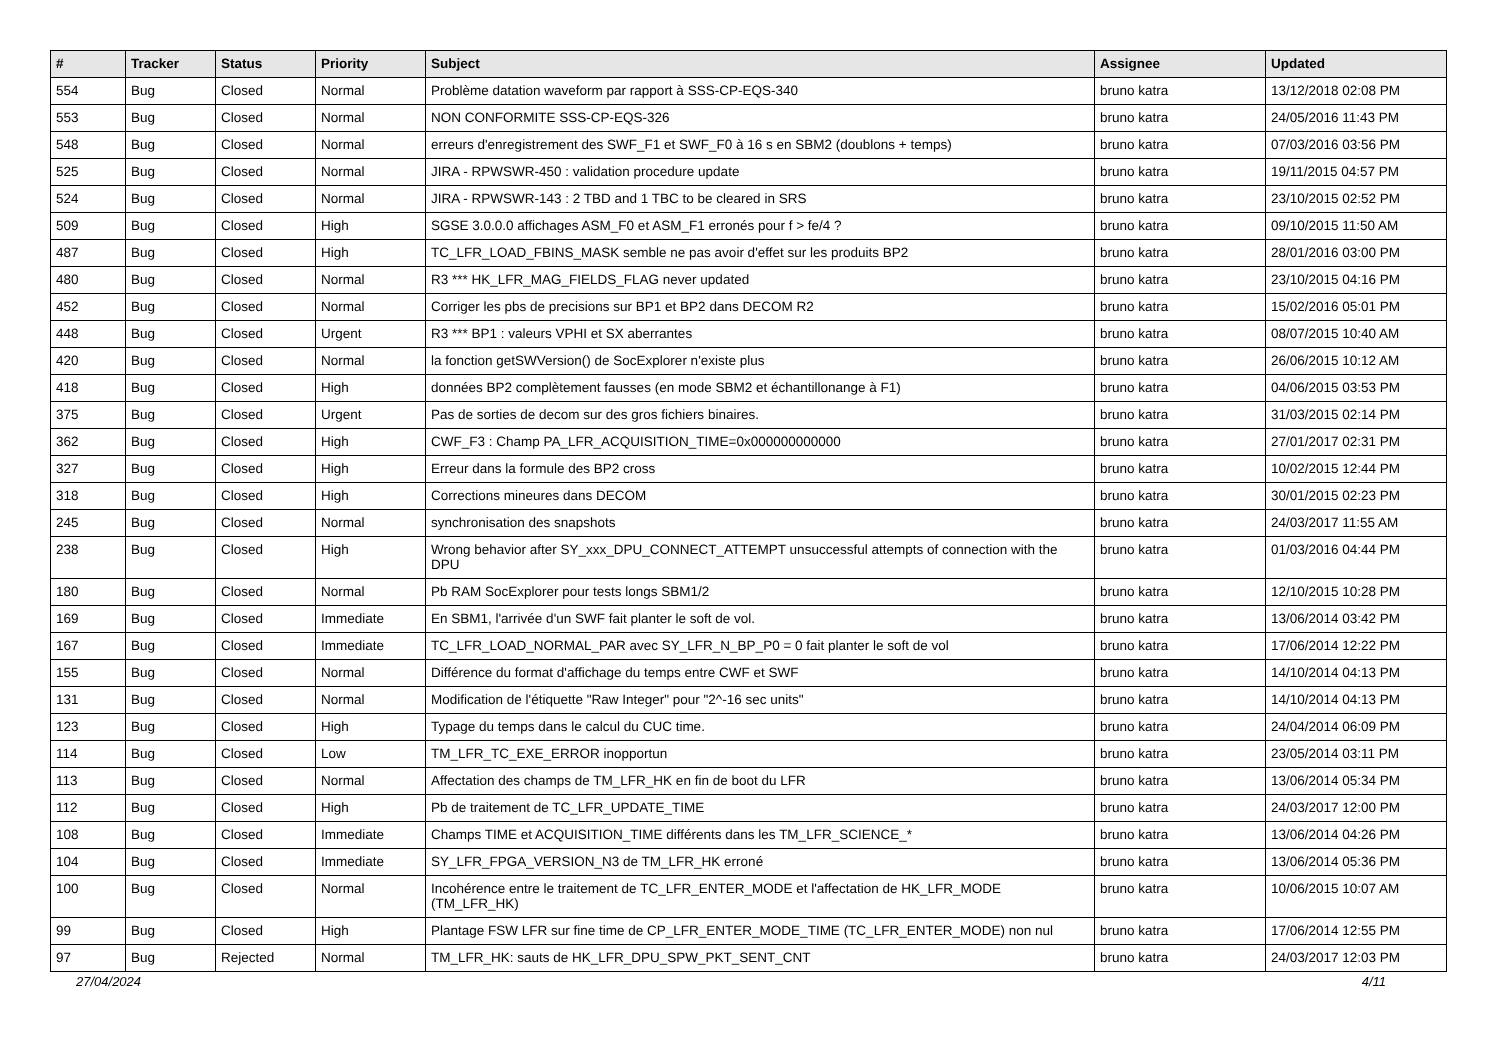| # | Tracker | Status | Priority | Subject | Assignee | Updated |
| --- | --- | --- | --- | --- | --- | --- |
| 554 | Bug | Closed | Normal | Problème datation waveform par rapport à SSS-CP-EQS-340 | bruno katra | 13/12/2018 02:08 PM |
| 553 | Bug | Closed | Normal | NON CONFORMITE SSS-CP-EQS-326 | bruno katra | 24/05/2016 11:43 PM |
| 548 | Bug | Closed | Normal | erreurs d'enregistrement des SWF_F1 et SWF_F0 à 16 s en SBM2 (doublons + temps) | bruno katra | 07/03/2016 03:56 PM |
| 525 | Bug | Closed | Normal | JIRA - RPWSWR-450 : validation procedure update | bruno katra | 19/11/2015 04:57 PM |
| 524 | Bug | Closed | Normal | JIRA - RPWSWR-143 : 2 TBD and 1 TBC to be cleared in SRS | bruno katra | 23/10/2015 02:52 PM |
| 509 | Bug | Closed | High | SGSE 3.0.0.0 affichages ASM_F0 et ASM_F1 erronés pour f > fe/4 ? | bruno katra | 09/10/2015 11:50 AM |
| 487 | Bug | Closed | High | TC_LFR_LOAD_FBINS_MASK semble ne pas avoir d'effet sur les produits BP2 | bruno katra | 28/01/2016 03:00 PM |
| 480 | Bug | Closed | Normal | R3 *** HK_LFR_MAG_FIELDS_FLAG never updated | bruno katra | 23/10/2015 04:16 PM |
| 452 | Bug | Closed | Normal | Corriger les pbs de precisions sur BP1 et BP2 dans DECOM R2 | bruno katra | 15/02/2016 05:01 PM |
| 448 | Bug | Closed | Urgent | R3 *** BP1 : valeurs VPHI et SX aberrantes | bruno katra | 08/07/2015 10:40 AM |
| 420 | Bug | Closed | Normal | la fonction getSWVersion() de SocExplorer n'existe plus | bruno katra | 26/06/2015 10:12 AM |
| 418 | Bug | Closed | High | données BP2 complètement fausses (en mode SBM2 et échantillonange à F1) | bruno katra | 04/06/2015 03:53 PM |
| 375 | Bug | Closed | Urgent | Pas de sorties de decom sur des gros fichiers binaires. | bruno katra | 31/03/2015 02:14 PM |
| 362 | Bug | Closed | High | CWF_F3 : Champ PA_LFR_ACQUISITION_TIME=0x000000000000 | bruno katra | 27/01/2017 02:31 PM |
| 327 | Bug | Closed | High | Erreur dans la formule des BP2 cross | bruno katra | 10/02/2015 12:44 PM |
| 318 | Bug | Closed | High | Corrections mineures dans DECOM | bruno katra | 30/01/2015 02:23 PM |
| 245 | Bug | Closed | Normal | synchronisation des snapshots | bruno katra | 24/03/2017 11:55 AM |
| 238 | Bug | Closed | High | Wrong behavior after SY_xxx_DPU_CONNECT_ATTEMPT unsuccessful attempts of connection with the DPU | bruno katra | 01/03/2016 04:44 PM |
| 180 | Bug | Closed | Normal | Pb RAM SocExplorer pour tests longs SBM1/2 | bruno katra | 12/10/2015 10:28 PM |
| 169 | Bug | Closed | Immediate | En SBM1, l'arrivée d'un SWF fait planter le soft de vol. | bruno katra | 13/06/2014 03:42 PM |
| 167 | Bug | Closed | Immediate | TC_LFR_LOAD_NORMAL_PAR avec SY_LFR_N_BP_P0 = 0 fait planter le soft de vol | bruno katra | 17/06/2014 12:22 PM |
| 155 | Bug | Closed | Normal | Différence du format d'affichage du temps entre CWF et SWF | bruno katra | 14/10/2014 04:13 PM |
| 131 | Bug | Closed | Normal | Modification de l'étiquette "Raw Integer" pour "2^-16 sec units" | bruno katra | 14/10/2014 04:13 PM |
| 123 | Bug | Closed | High | Typage du temps dans le calcul du CUC time. | bruno katra | 24/04/2014 06:09 PM |
| 114 | Bug | Closed | Low | TM_LFR_TC_EXE_ERROR inopportun | bruno katra | 23/05/2014 03:11 PM |
| 113 | Bug | Closed | Normal | Affectation des champs de TM_LFR_HK en fin de boot du LFR | bruno katra | 13/06/2014 05:34 PM |
| 112 | Bug | Closed | High | Pb de traitement de TC_LFR_UPDATE_TIME | bruno katra | 24/03/2017 12:00 PM |
| 108 | Bug | Closed | Immediate | Champs TIME et ACQUISITION_TIME différents dans les TM_LFR_SCIENCE_* | bruno katra | 13/06/2014 04:26 PM |
| 104 | Bug | Closed | Immediate | SY_LFR_FPGA_VERSION_N3 de TM_LFR_HK erroné | bruno katra | 13/06/2014 05:36 PM |
| 100 | Bug | Closed | Normal | Incohérence entre le traitement de TC_LFR_ENTER_MODE et l'affectation de HK_LFR_MODE (TM_LFR_HK) | bruno katra | 10/06/2015 10:07 AM |
| 99 | Bug | Closed | High | Plantage FSW LFR sur fine time de CP_LFR_ENTER_MODE_TIME (TC_LFR_ENTER_MODE) non nul | bruno katra | 17/06/2014 12:55 PM |
| 97 | Bug | Rejected | Normal | TM_LFR_HK: sauts de HK_LFR_DPU_SPW_PKT_SENT_CNT | bruno katra | 24/03/2017 12:03 PM |
27/04/2024 4/11